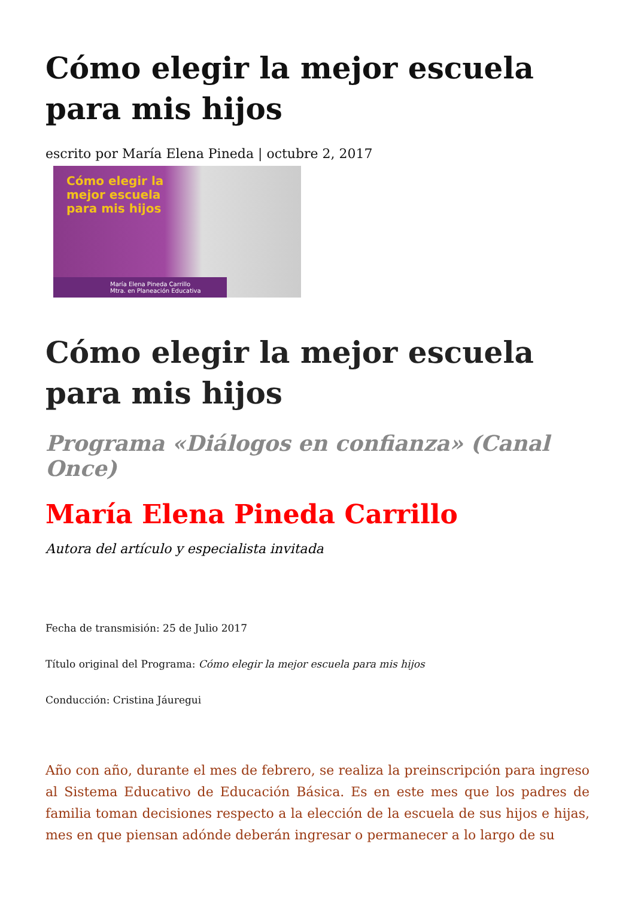Cómo elegir la mejor escuela para mis hijos
escrito por María Elena Pineda | octubre 2, 2017
Cómo elegir la
mejor escuela
para mis hijos
María Elena Pineda Carrillo
Mtra. en Planeación Educativa
Cómo elegir la mejor escuela para mis hijos
Programa «Diálogos en confianza» (Canal Once)
María Elena Pineda Carrillo
Autora del artículo y especialista invitada
Fecha de transmisión: 25 de Julio 2017
Título original del Programa: Cómo elegir la mejor escuela para mis hijos
Conducción: Cristina Jáuregui
Año con año, durante el mes de febrero, se realiza la preinscripción para ingreso al Sistema Educativo de Educación Básica. Es en este mes que los padres de familia toman decisiones respecto a la elección de la escuela de sus hijos e hijas, mes en que piensan adónde deberán ingresar o permanecer a lo largo de su